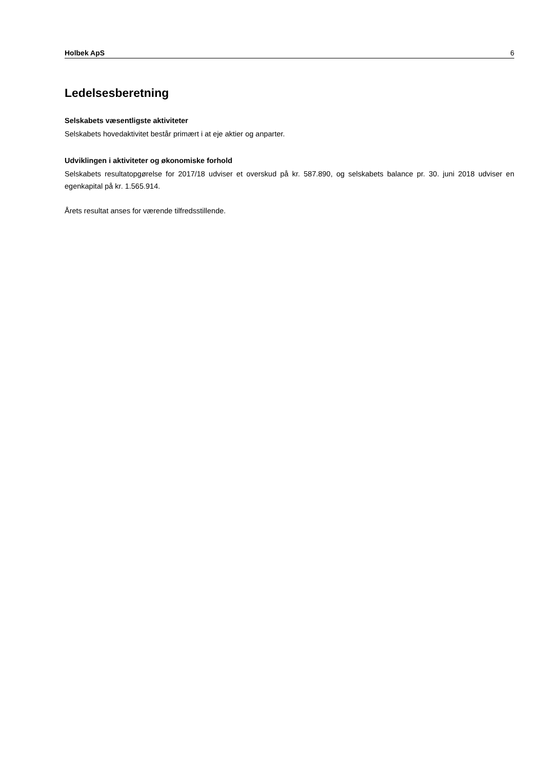Holbek ApS 6
Ledelsesberetning
Selskabets væsentligste aktiviteter
Selskabets hovedaktivitet består primært i at eje aktier og anparter.
Udviklingen i aktiviteter og økonomiske forhold
Selskabets resultatopgørelse for 2017/18 udviser et overskud på kr. 587.890, og selskabets balance pr. 30. juni 2018 udviser en egenkapital på kr. 1.565.914.
Årets resultat anses for værende tilfredsstillende.